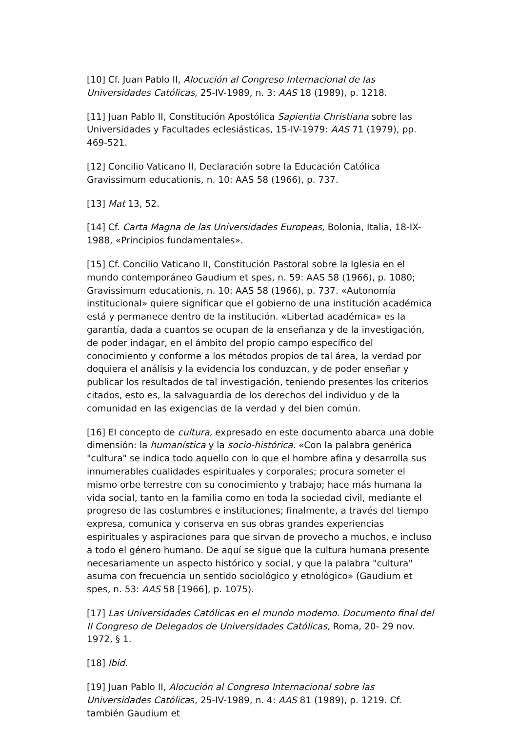[10] Cf. Juan Pablo II, Alocución al Congreso Internacional de las Universidades Católicas, 25-IV-1989, n. 3: AAS 18 (1989), p. 1218.
[11] Juan Pablo II, Constitución Apostólica Sapientia Christiana sobre las Universidades y Facultades eclesiásticas, 15-IV-1979: AAS 71 (1979), pp. 469-521.
[12] Concilio Vaticano II, Declaración sobre la Educación Católica Gravissimum educationis, n. 10: AAS 58 (1966), p. 737.
[13] Mat 13, 52.
[14] Cf. Carta Magna de las Universidades Europeas, Bolonia, Italia, 18-IX-1988, «Principios fundamentales».
[15] Cf. Concilio Vaticano II, Constitución Pastoral sobre la Iglesia en el mundo contemporáneo Gaudium et spes, n. 59: AAS 58 (1966), p. 1080; Gravissimum educationis, n. 10: AAS 58 (1966), p. 737. «Autonomía institucional» quiere significar que el gobierno de una institución académica está y permanece dentro de la institución. «Libertad académica» es la garantía, dada a cuantos se ocupan de la enseñanza y de la investigación, de poder indagar, en el ámbito del propio campo específico del conocimiento y conforme a los métodos propios de tal área, la verdad por doquiera el análisis y la evidencia los conduzcan, y de poder enseñar y publicar los resultados de tal investigación, teniendo presentes los criterios citados, esto es, la salvaguardia de los derechos del individuo y de la comunidad en las exigencias de la verdad y del bien común.
[16] El concepto de cultura, expresado en este documento abarca una doble dimensión: la humanística y la socio-histórica. «Con la palabra genérica "cultura" se indica todo aquello con lo que el hombre afina y desarrolla sus innumerables cualidades espirituales y corporales; procura someter el mismo orbe terrestre con su conocimiento y trabajo; hace más humana la vida social, tanto en la familia como en toda la sociedad civil, mediante el progreso de las costumbres e instituciones; finalmente, a través del tiempo expresa, comunica y conserva en sus obras grandes experiencias espirituales y aspiraciones para que sirvan de provecho a muchos, e incluso a todo el género humano. De aquí se sigue que la cultura humana presente necesariamente un aspecto histórico y social, y que la palabra "cultura" asuma con frecuencia un sentido sociológico y etnológico» (Gaudium et spes, n. 53: AAS 58 [1966], p. 1075).
[17] Las Universidades Católicas en el mundo moderno. Documento final del II Congreso de Delegados de Universidades Católicas, Roma, 20- 29 nov. 1972, § 1.
[18] Ibid.
[19] Juan Pablo II, Alocución al Congreso Internacional sobre las Universidades Católicas, 25-IV-1989, n. 4: AAS 81 (1989), p. 1219. Cf. también Gaudium et